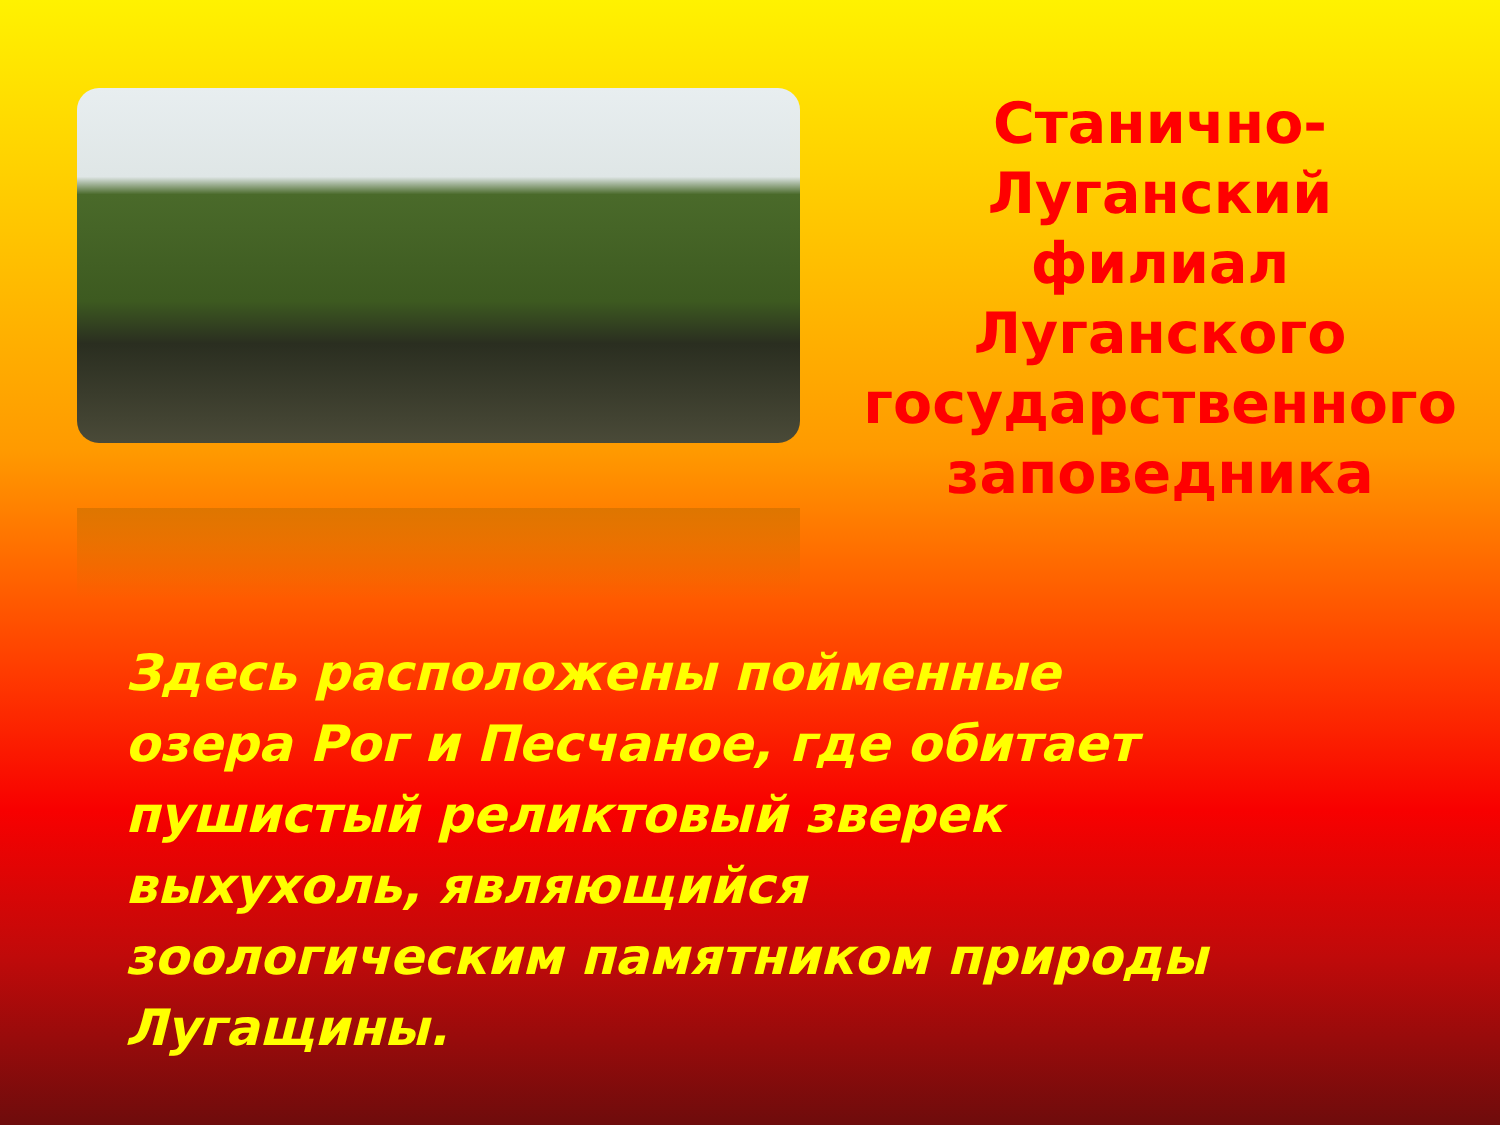Станично-Луганский филиал Луганского государственного заповедника
Здесь расположены пойменные озера Рог и Песчаное, где обитает пушистый реликтовый зверек выхухоль, являющийся зоологическим памятником природы Лугащины.